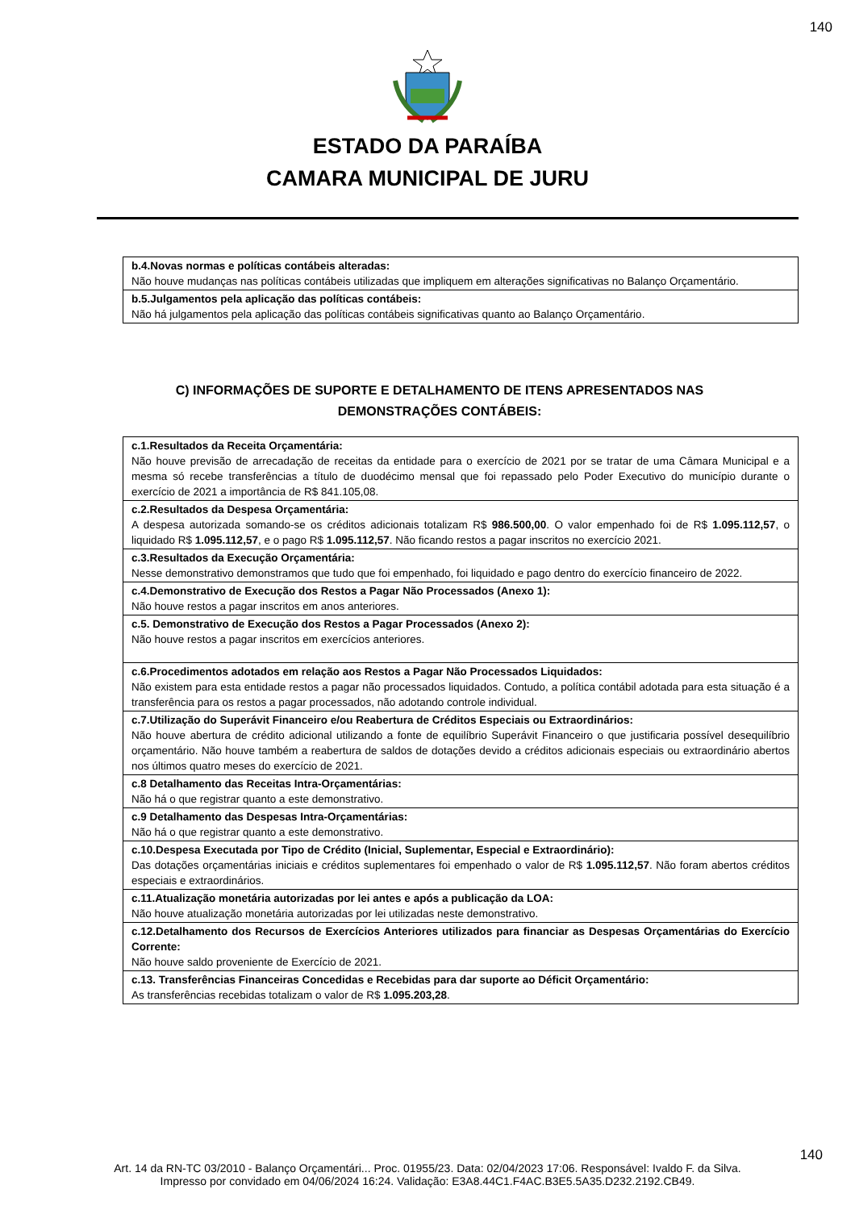140
ESTADO DA PARAÍBA
CAMARA MUNICIPAL DE JURU
| b.4.Novas normas e políticas contábeis alteradas: Não houve mudanças nas políticas contábeis utilizadas que impliquem em alterações significativas no Balanço Orçamentário. |
| b.5.Julgamentos pela aplicação das políticas contábeis: Não há julgamentos pela aplicação das políticas contábeis significativas quanto ao Balanço Orçamentário. |
C) INFORMAÇÕES DE SUPORTE E DETALHAMENTO DE ITENS APRESENTADOS NAS DEMONSTRAÇÕES CONTÁBEIS:
| c.1.Resultados da Receita Orçamentária: Não houve previsão de arrecadação de receitas da entidade para o exercício de 2021 por se tratar de uma Câmara Municipal e a mesma só recebe transferências a título de duodécimo mensal que foi repassado pelo Poder Executivo do município durante o exercício de 2021 a importância de R$ 841.105,08. |
| c.2.Resultados da Despesa Orçamentária: A despesa autorizada somando-se os créditos adicionais totalizam R$ 986.500,00 . O valor empenhado foi de R$ 1.095.112,57 , o liquidado R$ 1.095.112,57 , e o pago R$ 1.095.112,57 . Não ficando restos a pagar inscritos no exercício 2021. |
| c.3.Resultados da Execução Orçamentária: Nesse demonstrativo demonstramos que tudo que foi empenhado, foi liquidado e pago dentro do exercício financeiro de 2022. |
| c.4.Demonstrativo de Execução dos Restos a Pagar Não Processados (Anexo 1): Não houve restos a pagar inscritos em anos anteriores. |
| c.5. Demonstrativo de Execução dos Restos a Pagar Processados (Anexo 2): Não houve restos a pagar inscritos em exercícios anteriores. |
| c.6.Procedimentos adotados em relação aos Restos a Pagar Não Processados Liquidados: Não existem para esta entidade restos a pagar não processados liquidados. Contudo, a política contábil adotada para esta situação é a transferência para os restos a pagar processados, não adotando controle individual. |
| c.7.Utilização do Superávit Financeiro e/ou Reabertura de Créditos Especiais ou Extraordinários: Não houve abertura de crédito adicional utilizando a fonte de equilíbrio Superávit Financeiro o que justificaria possível desequilíbrio orçamentário. Não houve também a reabertura de saldos de dotações devido a créditos adicionais especiais ou extraordinário abertos nos últimos quatro meses do exercício de 2021. |
| c.8 Detalhamento das Receitas Intra-Orçamentárias: Não há o que registrar quanto a este demonstrativo. |
| c.9 Detalhamento das Despesas Intra-Orçamentárias: Não há o que registrar quanto a este demonstrativo. |
| c.10.Despesa Executada por Tipo de Crédito (Inicial, Suplementar, Especial e Extraordinário): Das dotações orçamentárias iniciais e créditos suplementares foi empenhado o valor de R$ 1.095.112,57 . Não foram abertos créditos especiais e extraordinários. |
| c.11.Atualização monetária autorizadas por lei antes e após a publicação da LOA: Não houve atualização monetária autorizadas por lei utilizadas neste demonstrativo. |
| c.12.Detalhamento dos Recursos de Exercícios Anteriores utilizados para financiar as Despesas Orçamentárias do Exercício Corrente: Não houve saldo proveniente de Exercício de 2021. |
| c.13. Transferências Financeiras Concedidas e Recebidas para dar suporte ao Déficit Orçamentário: As transferências recebidas totalizam o valor de R$ 1.095.203,28 . |
140
Art. 14 da RN-TC 03/2010 - Balanço Orçamentári... Proc. 01955/23. Data: 02/04/2023 17:06. Responsável: Ivaldo F. da Silva.
Impresso por convidado em 04/06/2024 16:24. Validação: E3A8.44C1.F4AC.B3E5.5A35.D232.2192.CB49.